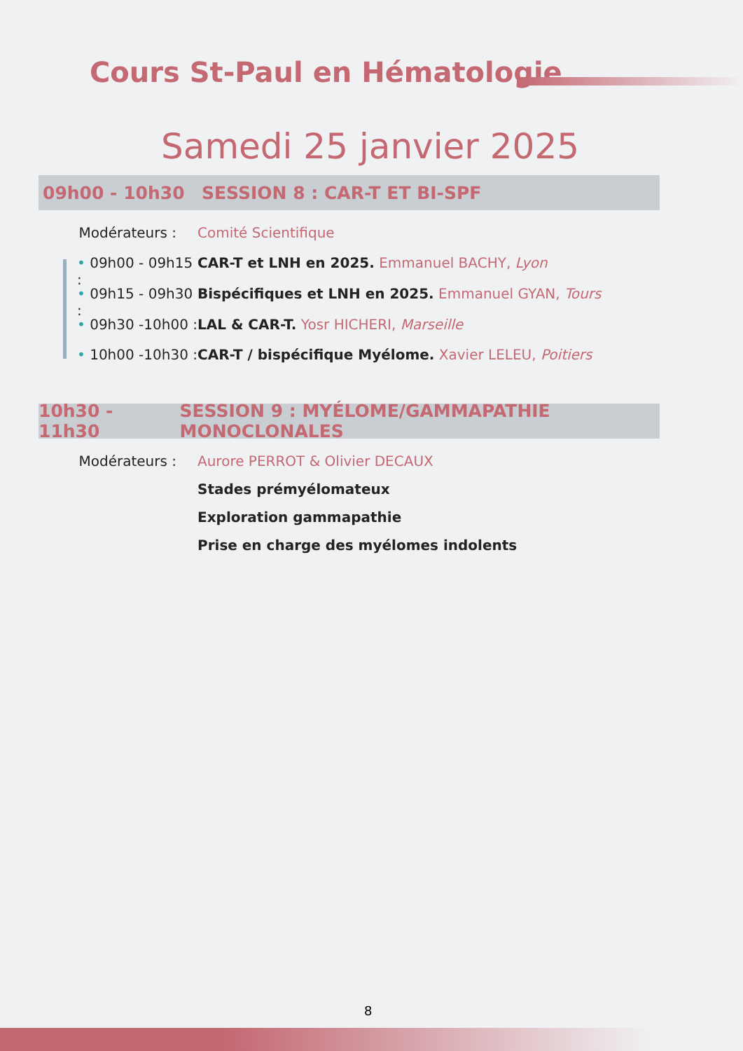Cours St-Paul en Hématologie
Samedi 25 janvier 2025
09h00 - 10h30 SESSION 8 : CAR-T ET BI-SPF
Modérateurs : Comité Scientifique
• 09h00 - 09h15 : CAR-T et LNH en 2025. Emmanuel BACHY, Lyon
• 09h15 - 09h30 : Bispécifiques et LNH en 2025. Emmanuel GYAN, Tours
• 09h30 -10h00 : LAL & CAR-T. Yosr HICHERI, Marseille
• 10h00 -10h30 : CAR-T / bispécifique Myélome. Xavier LELEU, Poitiers
10h30 - 11h30 SESSION 9 : MYÉLOME/GAMMAPATHIE MONOCLONALES
Modérateurs : Aurore PERROT & Olivier DECAUX
Stades prémyélomateux
Exploration gammapathie
Prise en charge des myélomes indolents
8